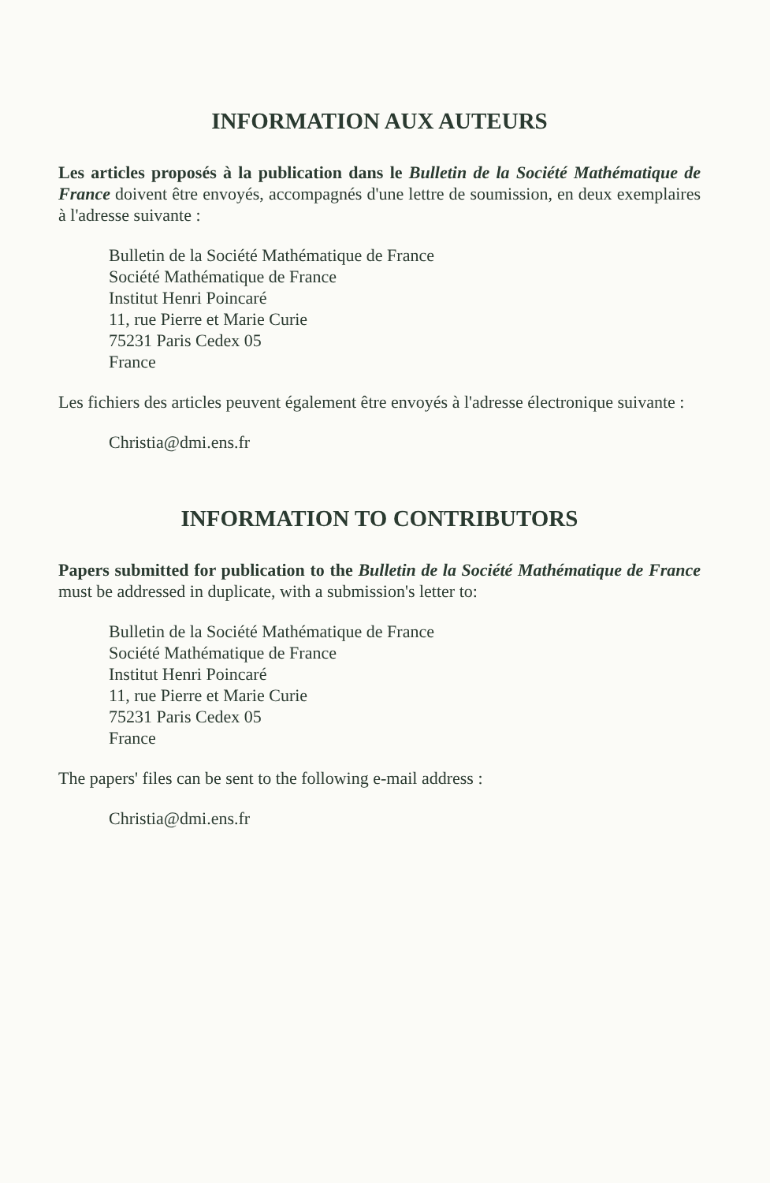INFORMATION AUX AUTEURS
Les articles proposés à la publication dans le Bulletin de la Société Mathématique de France doivent être envoyés, accompagnés d'une lettre de soumission, en deux exemplaires à l'adresse suivante :
Bulletin de la Société Mathématique de France
Société Mathématique de France
Institut Henri Poincaré
11, rue Pierre et Marie Curie
75231 Paris Cedex 05
France
Les fichiers des articles peuvent également être envoyés à l'adresse électronique suivante :
Christia@dmi.ens.fr
INFORMATION TO CONTRIBUTORS
Papers submitted for publication to the Bulletin de la Société Mathématique de France must be addressed in duplicate, with a submission's letter to:
Bulletin de la Société Mathématique de France
Société Mathématique de France
Institut Henri Poincaré
11, rue Pierre et Marie Curie
75231 Paris Cedex 05
France
The papers' files can be sent to the following e-mail address :
Christia@dmi.ens.fr